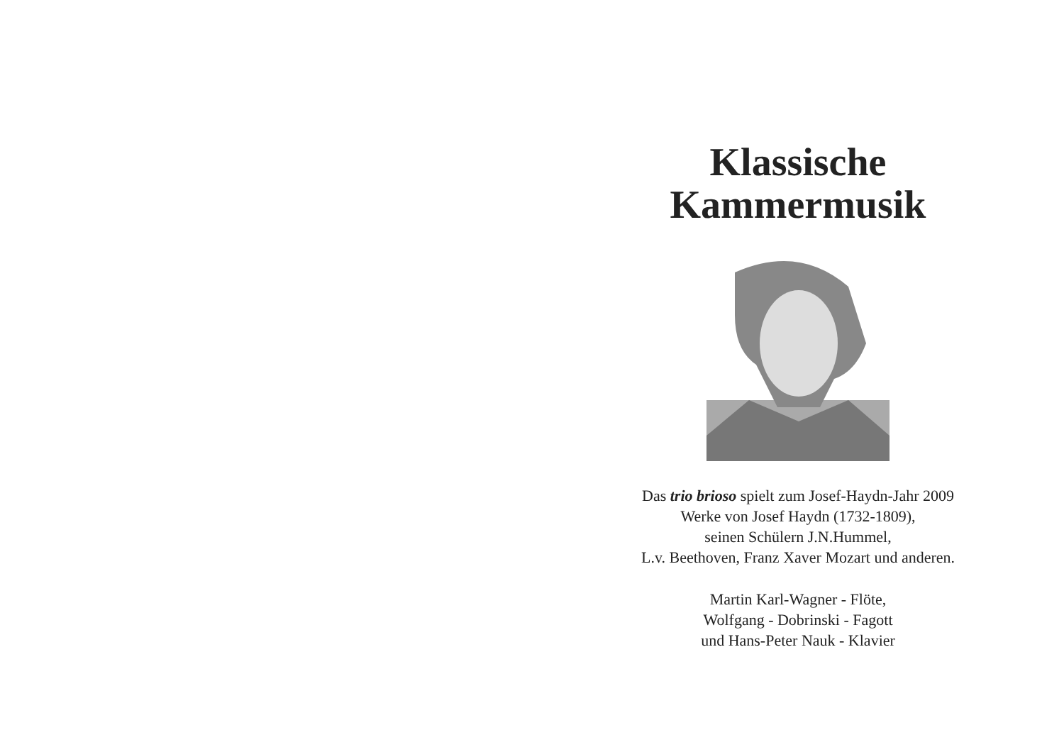Klassische
Kammermusik
Das trio brioso spielt zum Josef-Haydn-Jahr 2009
Werke von Josef Haydn (1732-1809),
seinen Schülern J.N.Hummel,
L.v. Beethoven, Franz Xaver Mozart und anderen.
Martin Karl-Wagner - Flöte,
Wolfgang - Dobrinski - Fagott
und Hans-Peter Nauk - Klavier